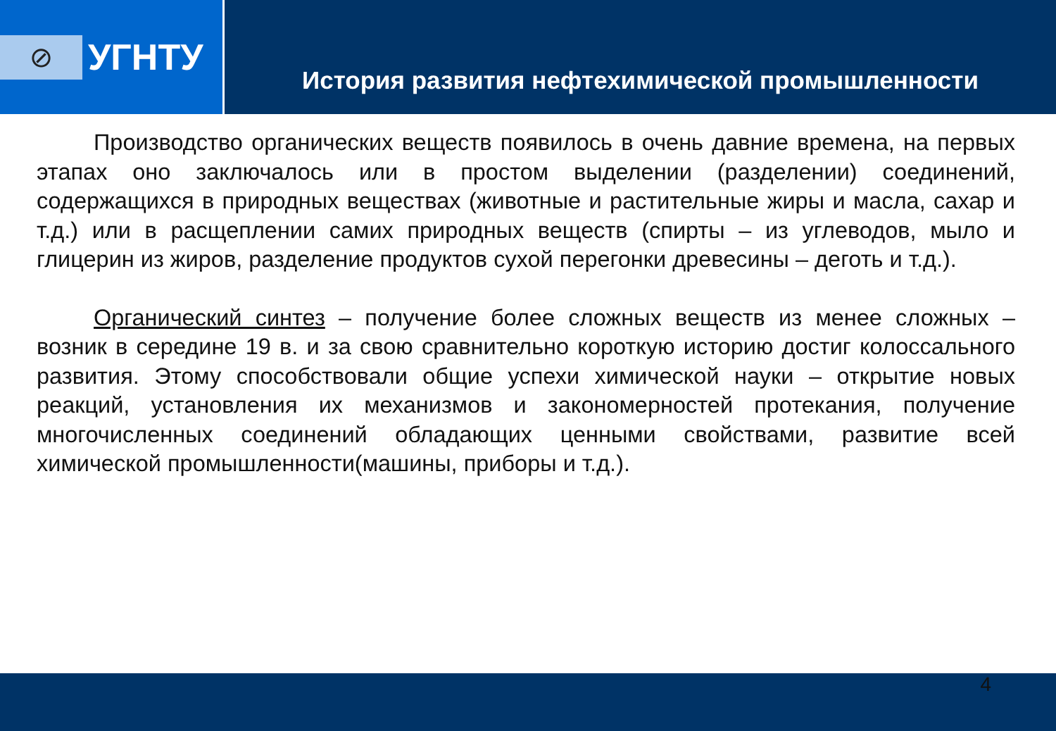⊘
УГНТУ
История развития нефтехимической промышленности
Производство органических веществ появилось в очень давние времена, на первых этапах оно заключалось или в простом выделении (разделении) соединений, содержащихся в природных веществах (животные и растительные жиры и масла, сахар и т.д.) или в расщеплении самих природных веществ (спирты – из углеводов, мыло и глицерин из жиров, разделение продуктов сухой перегонки древесины – деготь и т.д.).
Органический синтез – получение более сложных веществ из менее сложных – возник в середине 19 в. и за свою сравнительно короткую историю достиг колоссального развития. Этому способствовали общие успехи химической науки – открытие новых реакций, установления их механизмов и закономерностей протекания, получение многочисленных соединений обладающих ценными свойствами, развитие всей химической промышленности(машины, приборы и т.д.).
4